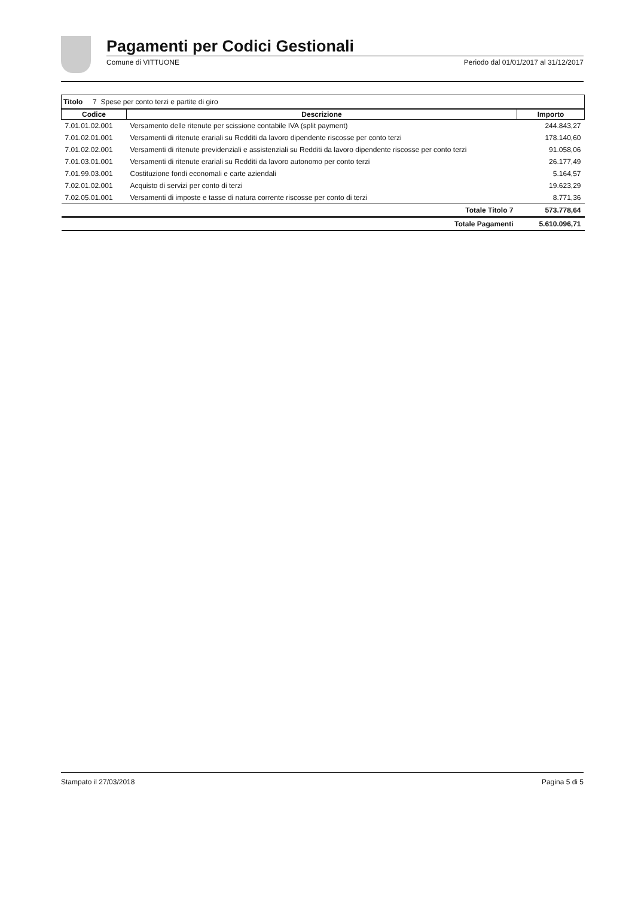Pagamenti per Codici Gestionali
Comune di VITTUONE Periodo dal 01/01/2017 al 31/12/2017
Titolo 7 Spese per conto terzi e partite di giro
| Codice | Descrizione | Importo |
| --- | --- | --- |
| 7.01.01.02.001 | Versamento delle ritenute per scissione contabile IVA (split payment) | 244.843,27 |
| 7.01.02.01.001 | Versamenti di ritenute erariali su Redditi da lavoro dipendente riscosse per conto terzi | 178.140,60 |
| 7.01.02.02.001 | Versamenti di ritenute previdenziali e assistenziali su Redditi da lavoro dipendente riscosse per conto terzi | 91.058,06 |
| 7.01.03.01.001 | Versamenti di ritenute erariali su Redditi da lavoro autonomo per conto terzi | 26.177,49 |
| 7.01.99.03.001 | Costituzione fondi economali e carte aziendali | 5.164,57 |
| 7.02.01.02.001 | Acquisto di servizi per conto di terzi | 19.623,29 |
| 7.02.05.01.001 | Versamenti di imposte e tasse di natura corrente riscosse per conto di terzi | 8.771,36 |
| | Totale Titolo 7 | 573.778,64 |
| | Totale Pagamenti | 5.610.096,71 |
Stampato il 27/03/2018 Pagina 5 di 5